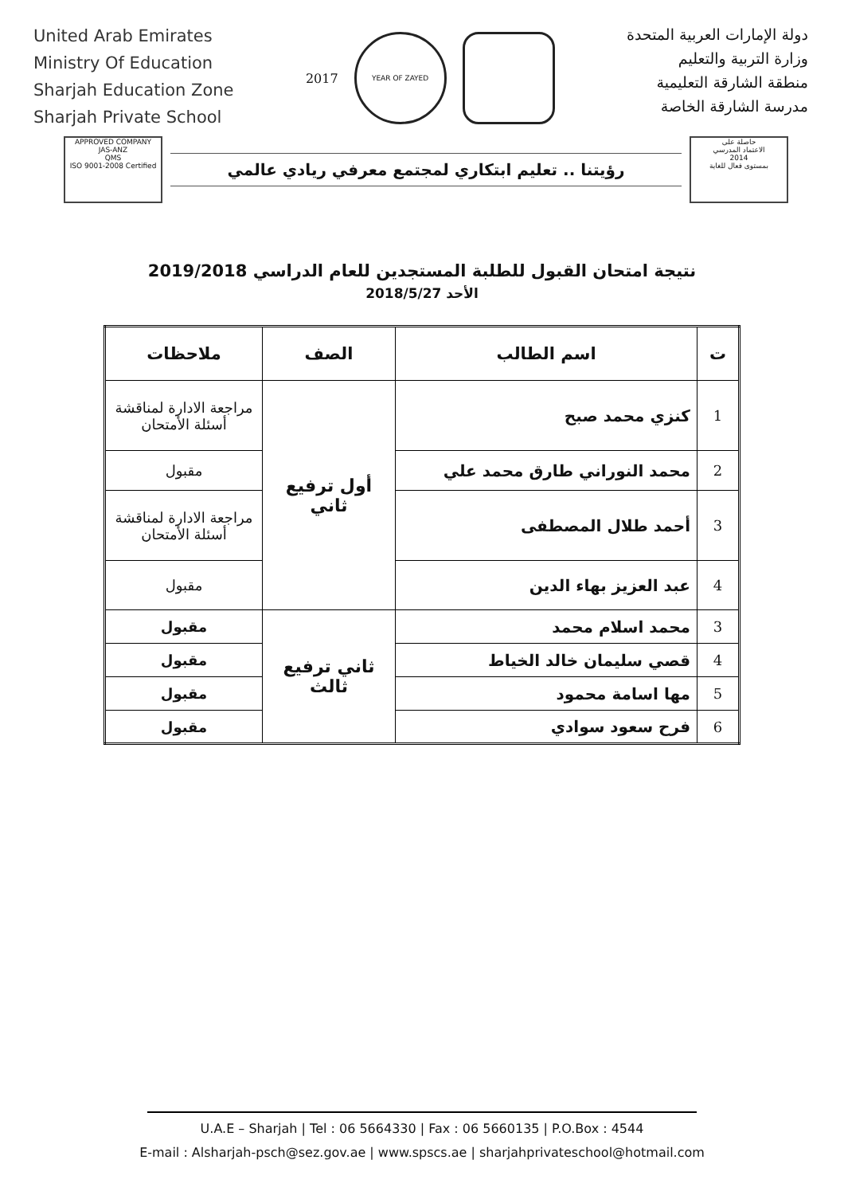United Arab Emirates
Ministry Of Education
Sharjah Education Zone
Sharjah Private School
2017
YEAR OF ZAYED
دولة الإمارات العربية المتحدة
وزارة التربية والتعليم
منطقة الشارقة التعليمية
مدرسة الشارقة الخاصة
APPROVED COMPANY
JAS-ANZ
QMS
ISO 9001-2008 Certified
رؤيتنا .. تعليم ابتكاري لمجتمع معرفي ريادي عالمي
حاصلة على
الاعتماد المدرسي
2014
بمستوى فعال للغاية
نتيجة امتحان القبول للطلبة المستجدين للعام الدراسي 2019/2018
الأحد 2018/5/27
| ت | اسم الطالب | الصف | ملاحظات |
| --- | --- | --- | --- |
| 1 | كنزي محمد صبح | أول ترفيع ثاني | مراجعة الادارة لمناقشة أسئلة الأمتحان |
| 2 | محمد النوراني طارق محمد علي | | مقبول |
| 3 | أحمد طلال المصطفى | | مراجعة الادارة لمناقشة أسئلة الأمتحان |
| 4 | عبد العزيز بهاء الدين | | مقبول |
| 3 | محمد اسلام محمد | ثاني ترفيع ثالث | مقبول |
| 4 | قصي سليمان خالد الخياط | | مقبول |
| 5 | مها اسامة محمود | | مقبول |
| 6 | فرح سعود سوادي | | مقبول |
U.A.E – Sharjah | Tel : 06 5664330 | Fax : 06 5660135 | P.O.Box : 4544
E-mail : Alsharjah-psch@sez.gov.ae | www.spscs.ae | sharjahprivateschool@hotmail.com